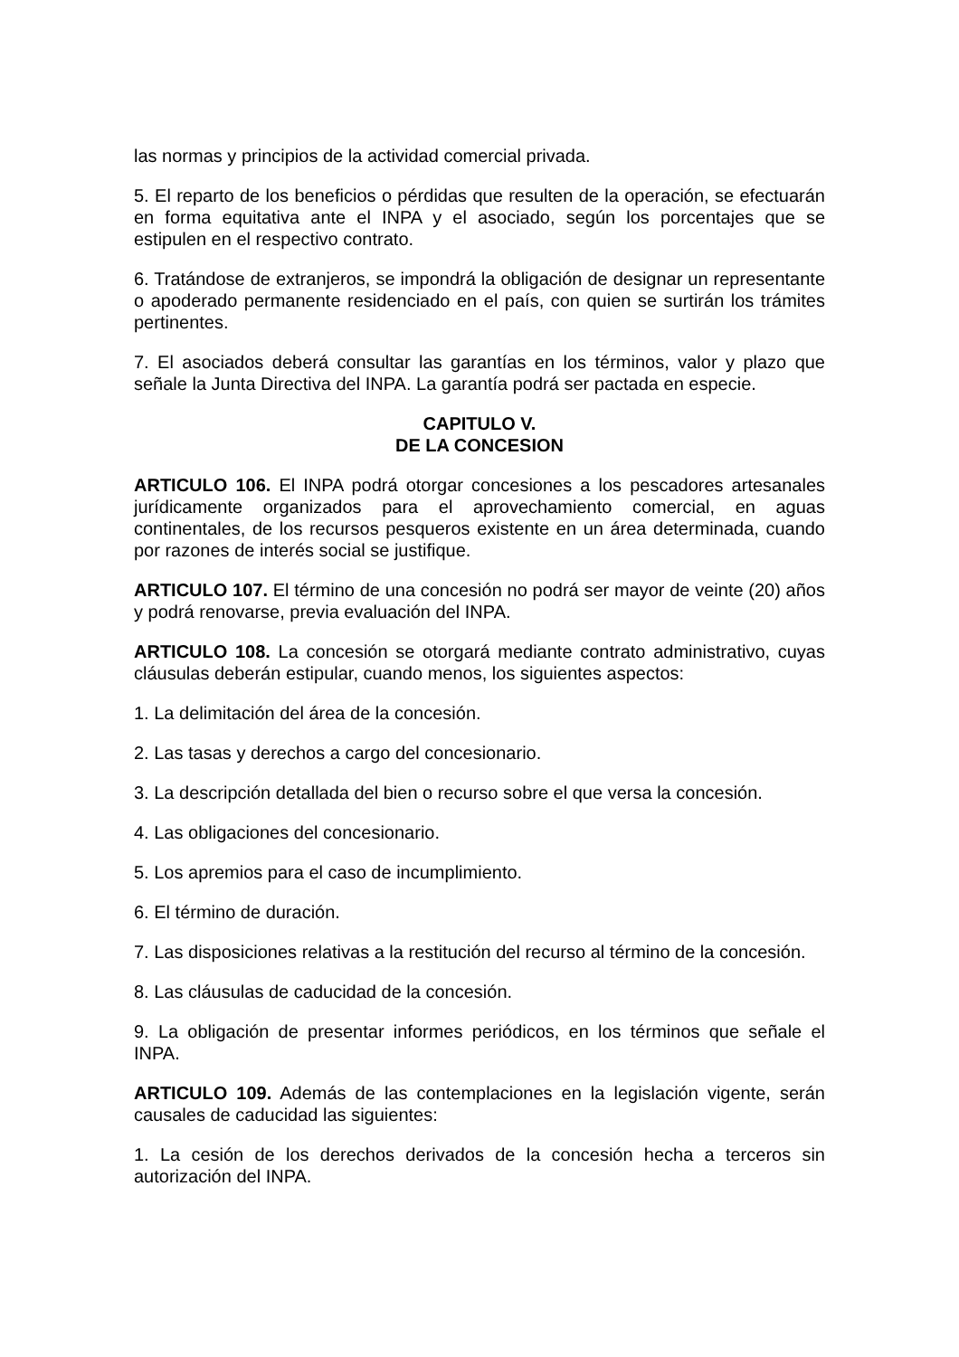las normas y principios de la actividad comercial privada.
5. El reparto de los beneficios o pérdidas que resulten de la operación, se efectuarán en forma equitativa ante el INPA y el asociado, según los porcentajes que se estipulen en el respectivo contrato.
6. Tratándose de extranjeros, se impondrá la obligación de designar un representante o apoderado permanente residenciado en el país, con quien se surtirán los trámites pertinentes.
7. El asociados deberá consultar las garantías en los términos, valor y plazo que señale la Junta Directiva del INPA. La garantía podrá ser pactada en especie.
CAPITULO V.
DE LA CONCESION
ARTICULO 106. El INPA podrá otorgar concesiones a los pescadores artesanales jurídicamente organizados para el aprovechamiento comercial, en aguas continentales, de los recursos pesqueros existente en un área determinada, cuando por razones de interés social se justifique.
ARTICULO 107. El término de una concesión no podrá ser mayor de veinte (20) años y podrá renovarse, previa evaluación del INPA.
ARTICULO 108. La concesión se otorgará mediante contrato administrativo, cuyas cláusulas deberán estipular, cuando menos, los siguientes aspectos:
1. La delimitación del área de la concesión.
2. Las tasas y derechos a cargo del concesionario.
3. La descripción detallada del bien o recurso sobre el que versa la concesión.
4. Las obligaciones del concesionario.
5. Los apremios para el caso de incumplimiento.
6. El término de duración.
7. Las disposiciones relativas a la restitución del recurso al término de la concesión.
8. Las cláusulas de caducidad de la concesión.
9. La obligación de presentar informes periódicos, en los términos que señale el INPA.
ARTICULO 109. Además de las contemplaciones en la legislación vigente, serán causales de caducidad las siguientes:
1. La cesión de los derechos derivados de la concesión hecha a terceros sin autorización del INPA.